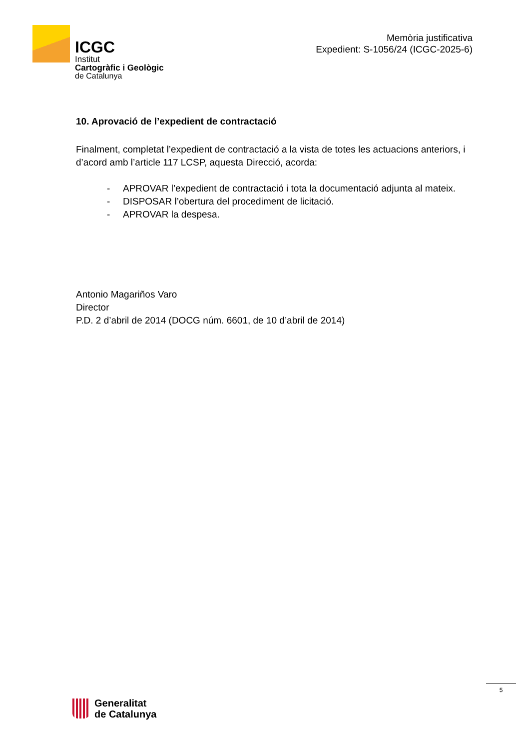ICGC
Institut
Cartogràfic i Geològic
de Catalunya
Memòria justificativa
Expedient: S-1056/24 (ICGC-2025-6)
10. Aprovació de l’expedient de contractació
Finalment, completat l’expedient de contractació a la vista de totes les actuacions anteriors, i d’acord amb l’article 117 LCSP, aquesta Direcció, acorda:
- APROVAR l’expedient de contractació i tota la documentació adjunta al mateix.
- DISPOSAR l’obertura del procediment de licitació.
- APROVAR la despesa.
Antonio Magariños Varo
Director
P.D. 2 d’abril de 2014 (DOCG núm. 6601, de 10 d’abril de 2014)
5
Generalitat
de Catalunya